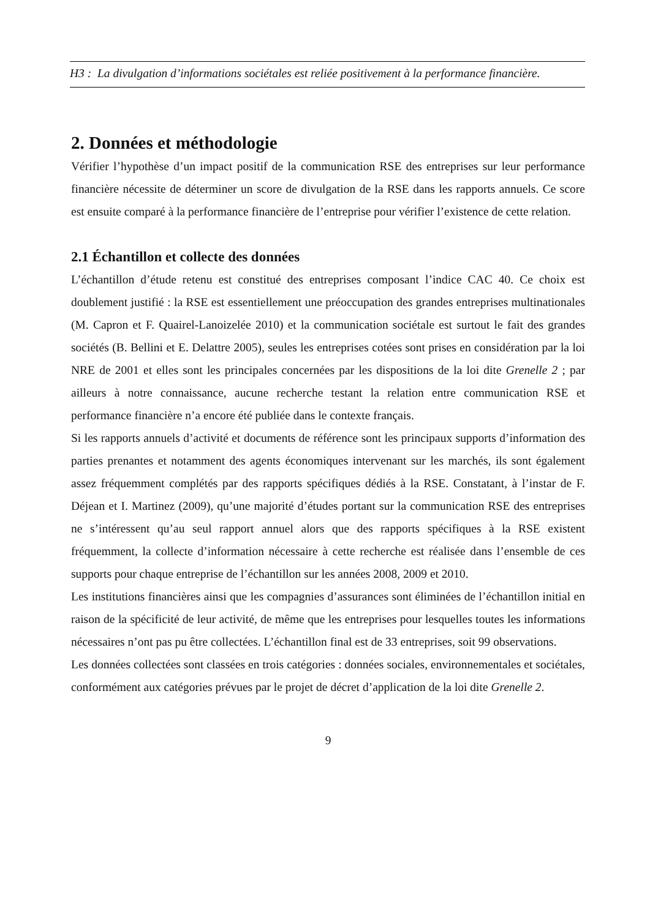H3 : La divulgation d’informations sociétales est reliée positivement à la performance financière.
2. Données et méthodologie
Vérifier l’hypothèse d’un impact positif de la communication RSE des entreprises sur leur performance financière nécessite de déterminer un score de divulgation de la RSE dans les rapports annuels. Ce score est ensuite comparé à la performance financière de l’entreprise pour vérifier l’existence de cette relation.
2.1 Échantillon et collecte des données
L’échantillon d’étude retenu est constitué des entreprises composant l’indice CAC 40. Ce choix est doublement justifié : la RSE est essentiellement une préoccupation des grandes entreprises multinationales (M. Capron et F. Quairel-Lanoizelée 2010) et la communication sociétale est surtout le fait des grandes sociétés (B. Bellini et E. Delattre 2005), seules les entreprises cotées sont prises en considération par la loi NRE de 2001 et elles sont les principales concernées par les dispositions de la loi dite Grenelle 2 ; par ailleurs à notre connaissance, aucune recherche testant la relation entre communication RSE et performance financière n’a encore été publiée dans le contexte français.
Si les rapports annuels d’activité et documents de référence sont les principaux supports d’information des parties prenantes et notamment des agents économiques intervenant sur les marchés, ils sont également assez fréquemment complétés par des rapports spécifiques dédiés à la RSE. Constatant, à l’instar de F. Déjean et I. Martinez (2009), qu’une majorité d’études portant sur la communication RSE des entreprises ne s’intéressent qu’au seul rapport annuel alors que des rapports spécifiques à la RSE existent fréquemment, la collecte d’information nécessaire à cette recherche est réalisée dans l’ensemble de ces supports pour chaque entreprise de l’échantillon sur les années 2008, 2009 et 2010.
Les institutions financières ainsi que les compagnies d’assurances sont éliminées de l’échantillon initial en raison de la spécificité de leur activité, de même que les entreprises pour lesquelles toutes les informations nécessaires n’ont pas pu être collectées. L’échantillon final est de 33 entreprises, soit 99 observations.
Les données collectées sont classées en trois catégories : données sociales, environnementales et sociétales, conformément aux catégories prévues par le projet de décret d’application de la loi dite Grenelle 2.
9